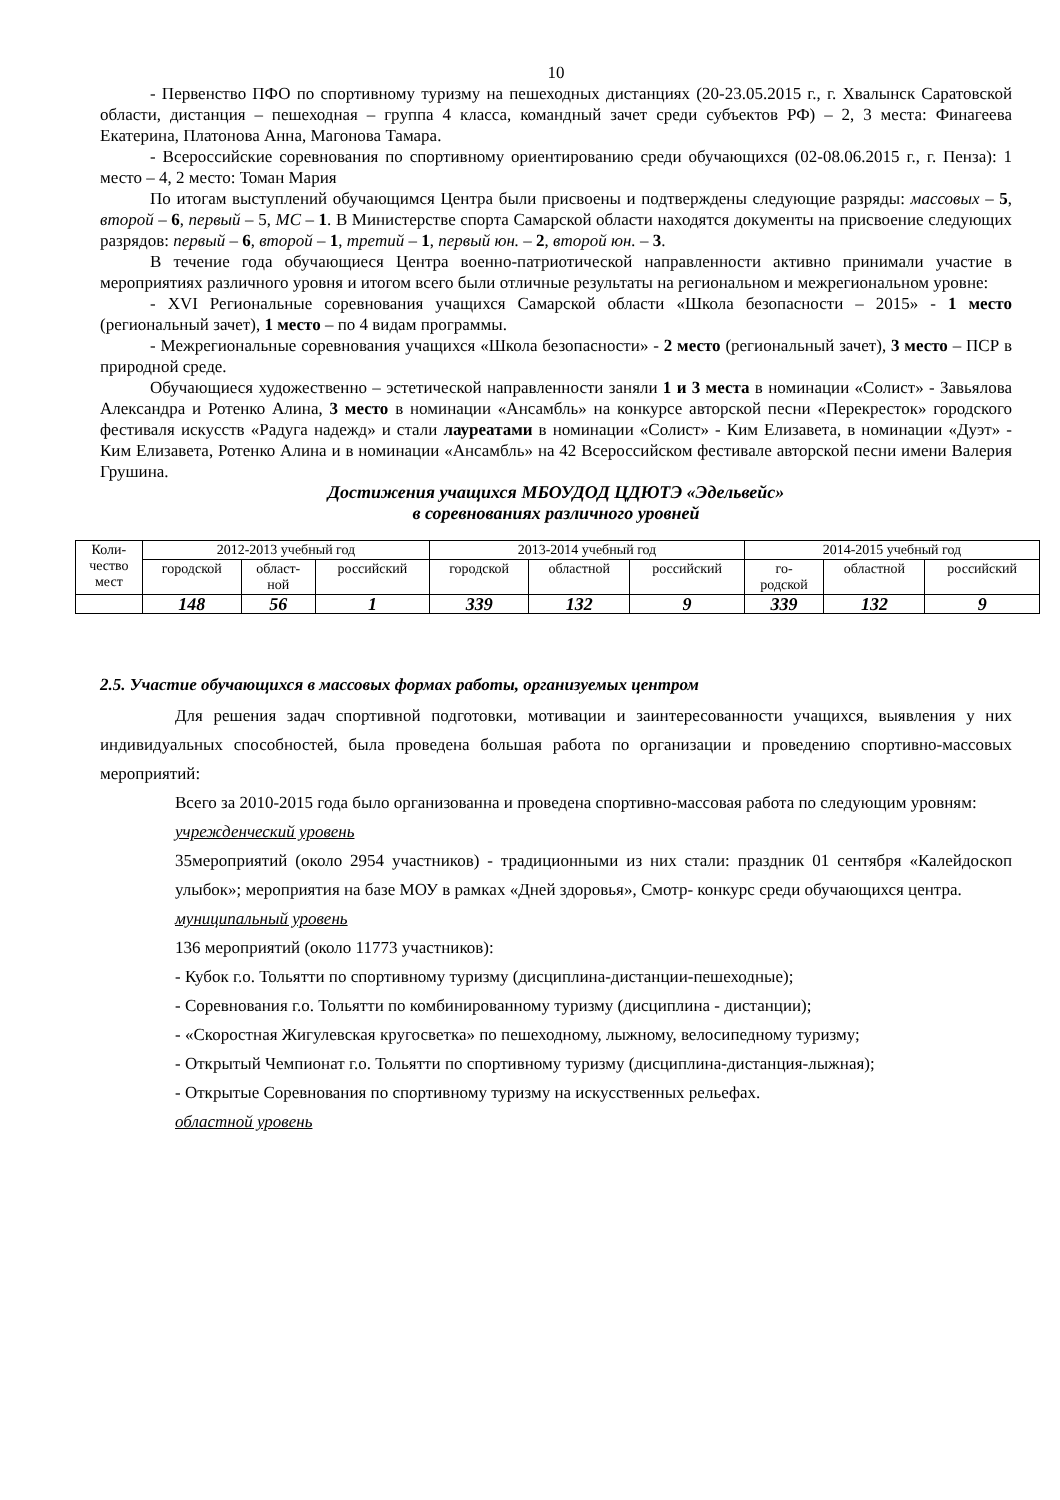10
- Первенство ПФО по спортивному туризму на пешеходных дистанциях (20-23.05.2015 г., г. Хвалынск Саратовской области, дистанция – пешеходная – группа 4 класса, командный зачет среди субъектов РФ) – 2, 3 места: Финагеева Екатерина, Платонова Анна, Магонова Тамара.
- Всероссийские соревнования по спортивному ориентированию среди обучающихся (02-08.06.2015 г., г. Пенза): 1 место – 4, 2 место: Томан Мария
По итогам выступлений обучающимся Центра были присвоены и подтверждены следующие разряды: массовых – 5, второй – 6, первый – 5, МС – 1. В Министерстве спорта Самарской области находятся документы на присвоение следующих разрядов: первый – 6, второй – 1, третий – 1, первый юн. – 2, второй юн. – 3.
В течение года обучающиеся Центра военно-патриотической направленности активно принимали участие в мероприятиях различного уровня и итогом всего были отличные результаты на региональном и межрегиональном уровне:
- XVI Региональные соревнования учащихся Самарской области «Школа безопасности – 2015» - 1 место (региональный зачет), 1 место – по 4 видам программы.
- Межрегиональные соревнования учащихся «Школа безопасности» - 2 место (региональный зачет), 3 место – ПСР в природной среде.
Обучающиеся художественно – эстетической направленности заняли 1 и 3 места в номинации «Солист» - Завьялова Александра и Ротенко Алина, 3 место в номинации «Ансамбль» на конкурсе авторской песни «Перекресток» городского фестиваля искусств «Радуга надежд» и стали лауреатами в номинации «Солист» - Ким Елизавета, в номинации «Дуэт» - Ким Елизавета, Ротенко Алина и в номинации «Ансамбль» на 42 Всероссийском фестивале авторской песни имени Валерия Грушина.
Достижения учащихся МБОУДОД ЦДЮТЭ «Эдельвейс»
в соревнованиях различного уровней
| Коли- чество мест | 2012-2013 учебный год | | | 2013-2014 учебный год | | | 2014-2015 учебный год | | |
| | городской | област- ной | российский | городской | областной | российский | го- родской | областной | российский |
| | 148 | 56 | 1 | 339 | 132 | 9 | 339 | 132 | 9 |
2.5. Участие обучающихся в массовых формах работы, организуемых центром
Для решения задач спортивной подготовки, мотивации и заинтересованности учащихся, выявления у них индивидуальных способностей, была проведена большая работа по организации и проведению спортивно-массовых мероприятий:
Всего за 2010-2015 года было организованна и проведена спортивно-массовая работа по следующим уровням:
учрежденческий уровень
35мероприятий (около 2954 участников) - традиционными из них стали: праздник 01 сентября «Калейдоскоп улыбок»; мероприятия на базе МОУ в рамках «Дней здоровья», Смотр- конкурс среди обучающихся центра.
муниципальный уровень
136 мероприятий (около 11773 участников):
- Кубок г.о. Тольятти по спортивному туризму (дисциплина-дистанции-пешеходные);
- Соревнования г.о. Тольятти по комбинированному туризму (дисциплина - дистанции);
- «Скоростная Жигулевская кругосветка» по пешеходному, лыжному, велосипедному туризму;
- Открытый Чемпионат г.о. Тольятти по спортивному туризму (дисциплина-дистанция-лыжная);
- Открытые Соревнования по спортивному туризму на искусственных рельефах.
областной уровень